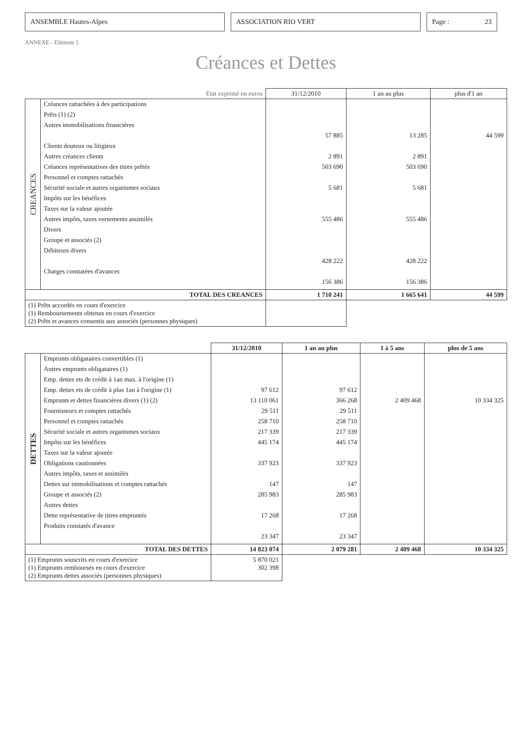ANSEMBLE Hautes-Alpes ASSOCIATION RIO VERT Page : 23
ANNEXE - Elément 5
Créances et Dettes
| Etat exprimé en euros | | 31/12/2010 | 1 an au plus | plus d'1 an |
| --- | --- | --- | --- | --- |
| CREANCES | Créances rattachées à des participations Prêts (1) (2) Autres immobilisations financières Clients douteux ou litigieux Autres créances clients Créances représentatives des titres prêtés Personnel et comptes rattachés Sécurité sociale et autres organismes sociaux Impôts sur les bénéfices Taxes sur la valeur ajoutée Autres impôts, taxes versements assimilés Divers Groupe et associés (2) Débiteurs divers Charges constatées d'avances | 57 885 2 891 503 690 5 681 555 486 428 222 156 386 | 13 285 2 891 503 690 5 681 555 486 428 222 156 386 | 44 599 |
| TOTAL DES CREANCES | | 1 710 241 | 1 665 641 | 44 599 |
| (1) Prêts accordés en cours d'exercice (1) Remboursements obtenus en cours d'exercice (2) Prêts et avances consentis aux associés (personnes physiques) | | | | |
| | | 31/12/2010 | 1 an au plus | 1 à 5 ans | plus de 5 ans |
| --- | --- | --- | --- | --- | --- |
| DETTES | Emprunts obligataires convertibles (1) Autres emprunts obligataires (1) Emp. dettes ets de crédit à 1an max. à l'origine (1) Emp. dettes ets de crédit à plus 1an à l'origine (1) Emprunts et dettes financières divers (1) (2) Fournisseurs et comptes rattachés Personnel et comptes rattachés Sécurité sociale et autres organismes sociaux Impôts sur les bénéfices Taxes sur la valeur ajoutée Obligations cautionnées Autres impôts, taxes et assimilés Dettes sur immobilisations et comptes rattachés Groupe et associés (2) Autres dettes Dette représentative de titres empruntés Produits constatés d'avance | 97 612 13 110 061 29 511 258 710 217 339 445 174 337 923 147 285 983 17 268 23 347 | 97 612 366 268 29 511 258 710 217 339 445 174 337 923 147 285 983 17 268 23 347 | 2 409 468 | 10 334 325 |
| TOTAL DES DETTES | | 14 823 074 | 2 079 281 | 2 409 468 | 10 334 325 |
| (1) Emprunts souscrits en cours d'exercice (1) Emprunts remboursés en cours d'exercice (2) Emprunts dettes associés (personnes physiques) | | 5 870 021 302 398 | | | |